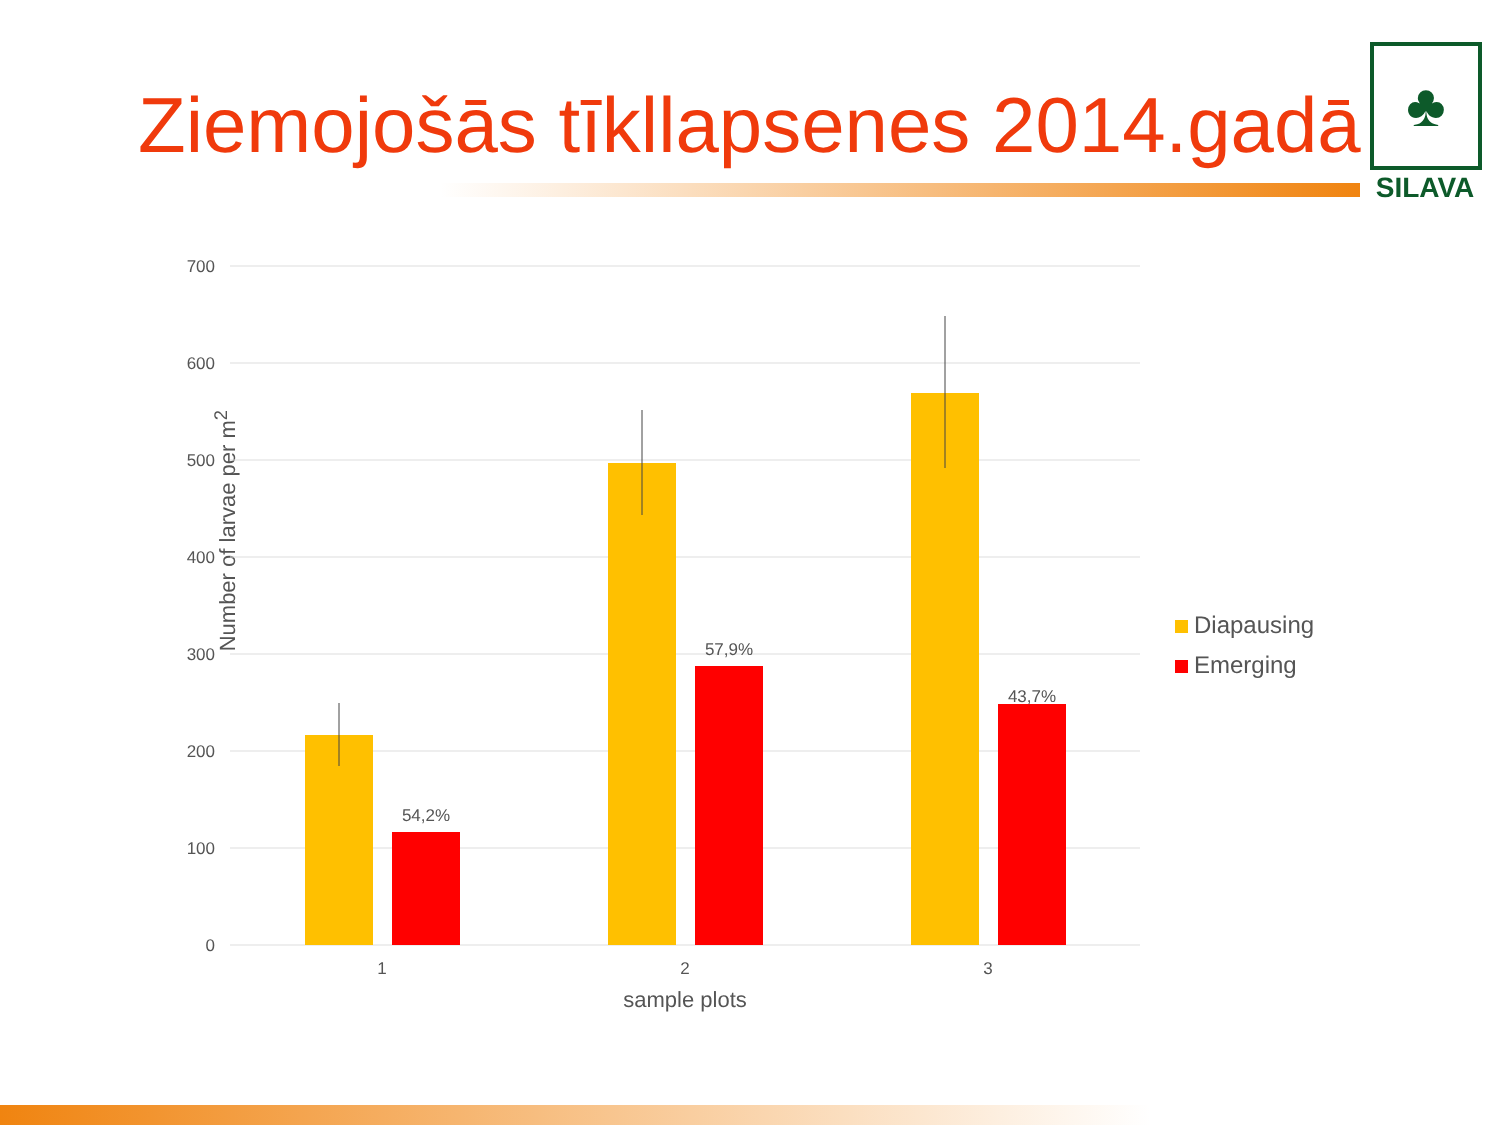Ziemojošās tīkllapsenes 2014.gadā
♣
SILAVA
Number of larvae per m<sup>2</sup>
700
600
500
400
300
200
100
0
54,2%
57,9%
43,7%
1
2
3
sample plots
Diapausing
Emerging